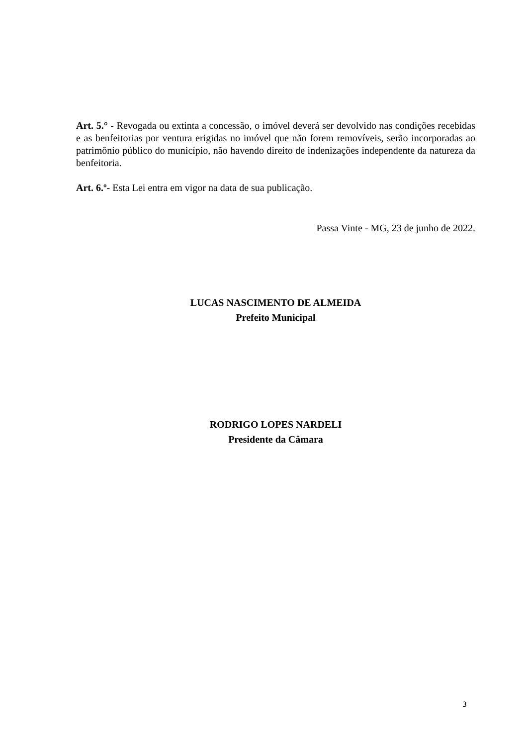Art. 5.° - Revogada ou extinta a concessão, o imóvel deverá ser devolvido nas condições recebidas e as benfeitorias por ventura erigidas no imóvel que não forem removíveis, serão incorporadas ao patrimônio público do município, não havendo direito de indenizações independente da natureza da benfeitoria.
Art. 6.º- Esta Lei entra em vigor na data de sua publicação.
Passa Vinte - MG, 23 de junho de 2022.
LUCAS NASCIMENTO DE ALMEIDA
Prefeito Municipal
RODRIGO LOPES NARDELI
Presidente da Câmara
3